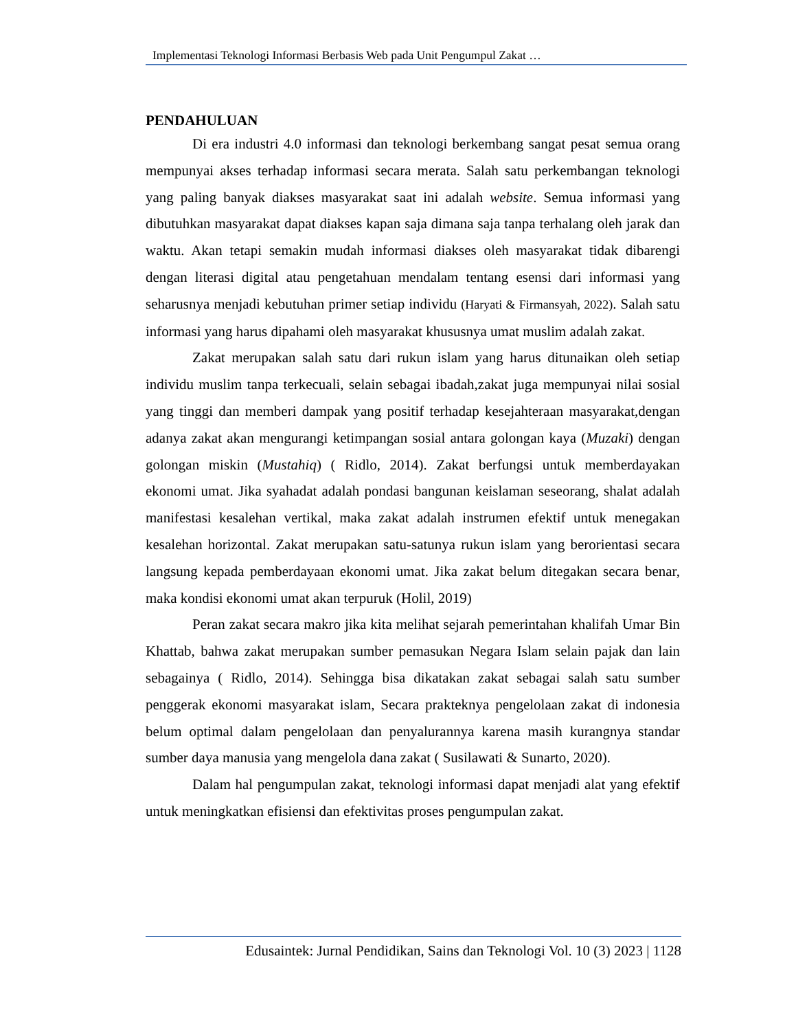Implementasi Teknologi Informasi Berbasis Web pada Unit Pengumpul Zakat …
PENDAHULUAN
Di era industri 4.0 informasi dan teknologi berkembang sangat pesat semua orang mempunyai akses terhadap informasi secara merata. Salah satu perkembangan teknologi yang paling banyak diakses masyarakat saat ini adalah website. Semua informasi yang dibutuhkan masyarakat dapat diakses kapan saja dimana saja tanpa terhalang oleh jarak dan waktu. Akan tetapi semakin mudah informasi diakses oleh masyarakat tidak dibarengi dengan literasi digital atau pengetahuan mendalam tentang esensi dari informasi yang seharusnya menjadi kebutuhan primer setiap individu (Haryati & Firmansyah, 2022). Salah satu informasi yang harus dipahami oleh masyarakat khususnya umat muslim adalah zakat.
Zakat merupakan salah satu dari rukun islam yang harus ditunaikan oleh setiap individu muslim tanpa terkecuali, selain sebagai ibadah,zakat juga mempunyai nilai sosial yang tinggi dan memberi dampak yang positif terhadap kesejahteraan masyarakat,dengan adanya zakat akan mengurangi ketimpangan sosial antara golongan kaya (Muzaki) dengan golongan miskin (Mustahiq) ( Ridlo, 2014). Zakat berfungsi untuk memberdayakan ekonomi umat. Jika syahadat adalah pondasi bangunan keislaman seseorang, shalat adalah manifestasi kesalehan vertikal, maka zakat adalah instrumen efektif untuk menegakan kesalehan horizontal. Zakat merupakan satu-satunya rukun islam yang berorientasi secara langsung kepada pemberdayaan ekonomi umat. Jika zakat belum ditegakan secara benar, maka kondisi ekonomi umat akan terpuruk (Holil, 2019)
Peran zakat secara makro jika kita melihat sejarah pemerintahan khalifah Umar Bin Khattab, bahwa zakat merupakan sumber pemasukan Negara Islam selain pajak dan lain sebagainya ( Ridlo, 2014). Sehingga bisa dikatakan zakat sebagai salah satu sumber penggerak ekonomi masyarakat islam, Secara prakteknya pengelolaan zakat di indonesia belum optimal dalam pengelolaan dan penyalurannya karena masih kurangnya standar sumber daya manusia yang mengelola dana zakat ( Susilawati & Sunarto, 2020).
Dalam hal pengumpulan zakat, teknologi informasi dapat menjadi alat yang efektif untuk meningkatkan efisiensi dan efektivitas proses pengumpulan zakat.
Edusaintek: Jurnal Pendidikan, Sains dan Teknologi Vol. 10 (3) 2023 | 1128